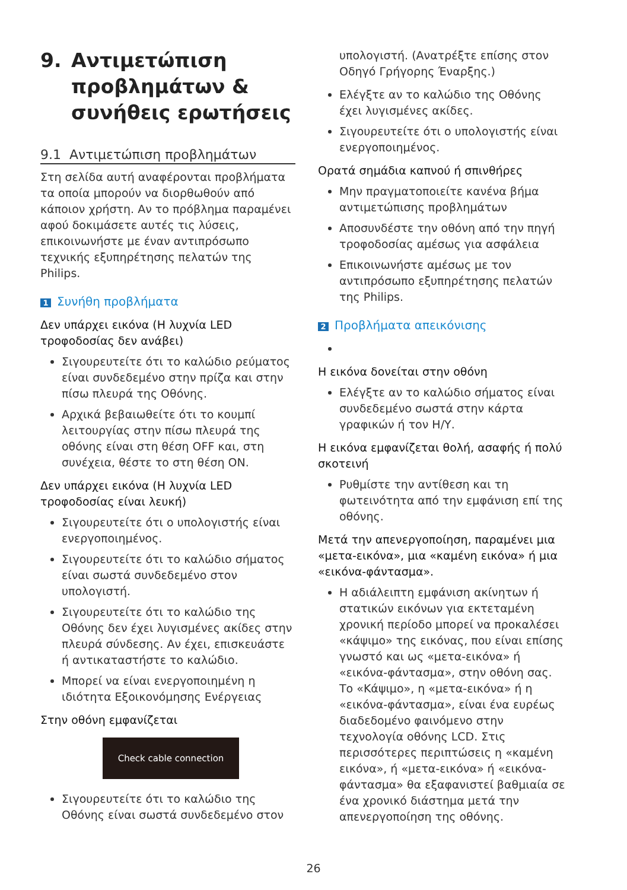9. Αντιμετώπιση προβλημάτων & συνήθεις ερωτήσεις
9.1 Αντιμετώπιση προβλημάτων
Στη σελίδα αυτή αναφέρονται προβλήματα τα οποία μπορούν να διορθωθούν από κάποιον χρήστη. Αν το πρόβλημα παραμένει αφού δοκιμάσετε αυτές τις λύσεις, επικοινωνήστε με έναν αντιπρόσωπο τεχνικής εξυπηρέτησης πελατών της Philips.
1 Συνήθη προβλήματα
Δεν υπάρχει εικόνα (Η λυχνία LED τροφοδοσίας δεν ανάβει)
Σιγουρευτείτε ότι το καλώδιο ρεύματος είναι συνδεδεμένο στην πρίζα και στην πίσω πλευρά της Οθόνης.
Αρχικά βεβαιωθείτε ότι το κουμπί λειτουργίας στην πίσω πλευρά της οθόνης είναι στη θέση OFF και, στη συνέχεια, θέστε το στη θέση ON.
Δεν υπάρχει εικόνα (Η λυχνία LED τροφοδοσίας είναι λευκή)
Σιγουρευτείτε ότι ο υπολογιστής είναι ενεργοποιημένος.
Σιγουρευτείτε ότι το καλώδιο σήματος είναι σωστά συνδεδεμένο στον υπολογιστή.
Σιγουρευτείτε ότι το καλώδιο της Οθόνης δεν έχει λυγισμένες ακίδες στην πλευρά σύνδεσης. Αν έχει, επισκευάστε ή αντικαταστήστε το καλώδιο.
Μπορεί να είναι ενεργοποιημένη η ιδιότητα Εξοικονόμησης Ενέργειας
Στην οθόνη εμφανίζεται
Check cable connection
Σιγουρευτείτε ότι το καλώδιο της Οθόνης είναι σωστά συνδεδεμένο στον
υπολογιστή. (Ανατρέξτε επίσης στον Οδηγό Γρήγορης Έναρξης.)
Ελέγξτε αν το καλώδιο της Οθόνης έχει λυγισμένες ακίδες.
Σιγουρευτείτε ότι ο υπολογιστής είναι ενεργοποιημένος.
Ορατά σημάδια καπνού ή σπινθήρες
Μην πραγματοποιείτε κανένα βήμα αντιμετώπισης προβλημάτων
Αποσυνδέστε την οθόνη από την πηγή τροφοδοσίας αμέσως για ασφάλεια
Επικοινωνήστε αμέσως με τον αντιπρόσωπο εξυπηρέτησης πελατών της Philips.
2 Προβλήματα απεικόνισης
Η εικόνα δονείται στην οθόνη
Ελέγξτε αν το καλώδιο σήματος είναι συνδεδεμένο σωστά στην κάρτα γραφικών ή τον Η/Υ.
Η εικόνα εμφανίζεται θολή, ασαφής ή πολύ σκοτεινή
Ρυθμίστε την αντίθεση και τη φωτεινότητα από την εμφάνιση επί της οθόνης.
Μετά την απενεργοποίηση, παραμένει μια «μετα-εικόνα», μια «καμένη εικόνα» ή μια «εικόνα-φάντασμα».
Η αδιάλειπτη εμφάνιση ακίνητων ή στατικών εικόνων για εκτεταμένη χρονική περίοδο μπορεί να προκαλέσει «κάψιμο» της εικόνας, που είναι επίσης γνωστό και ως «μετα-εικόνα» ή «εικόνα-φάντασμα», στην οθόνη σας. Το «Κάψιμο», η «μετα-εικόνα» ή η «εικόνα-φάντασμα», είναι ένα ευρέως διαδεδομένο φαινόμενο στην τεχνολογία οθόνης LCD. Στις περισσότερες περιπτώσεις η «καμένη εικόνα», ή «μετα-εικόνα» ή «εικόνα-φάντασμα» θα εξαφανιστεί βαθμιαία σε ένα χρονικό διάστημα μετά την απενεργοποίηση της οθόνης.
26